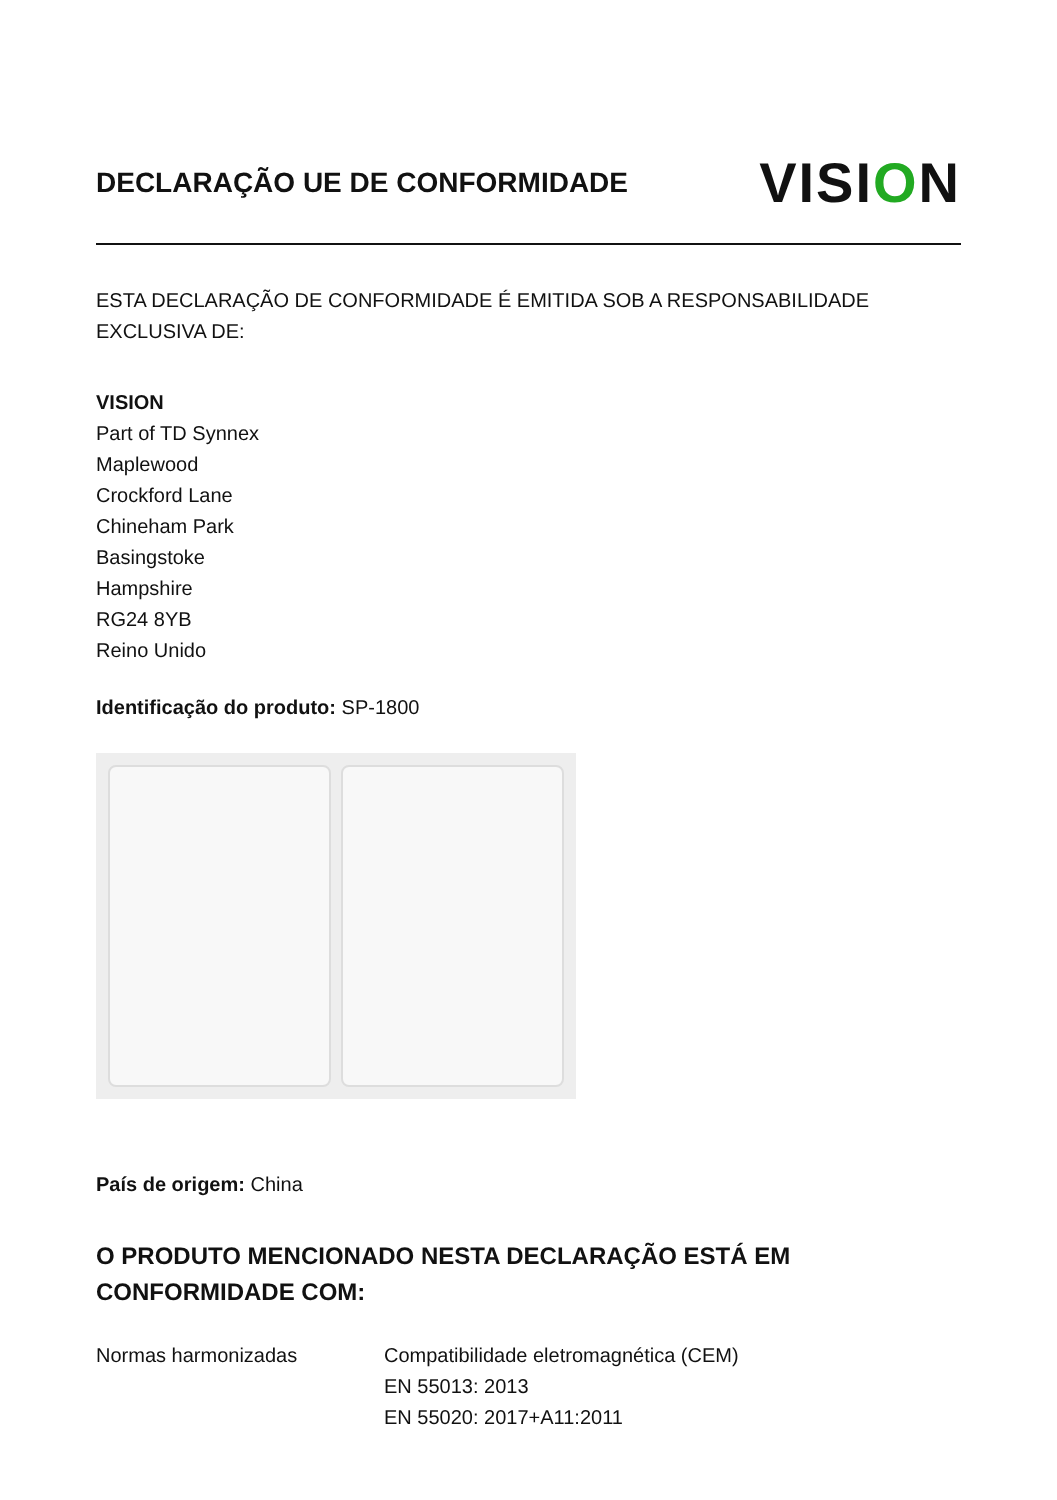DECLARAÇÃO UE DE CONFORMIDADE
VISION
ESTA DECLARAÇÃO DE CONFORMIDADE É EMITIDA SOB A RESPONSABILIDADE EXCLUSIVA DE:
VISION
Part of TD Synnex
Maplewood
Crockford Lane
Chineham Park
Basingstoke
Hampshire
RG24 8YB
Reino Unido
Identificação do produto: SP-1800
País de origem: China
O PRODUTO MENCIONADO NESTA DECLARAÇÃO ESTÁ EM CONFORMIDADE COM:
Normas harmonizadas Compatibilidade eletromagnética (CEM)
EN 55013: 2013
EN 55020: 2017+A11:2011